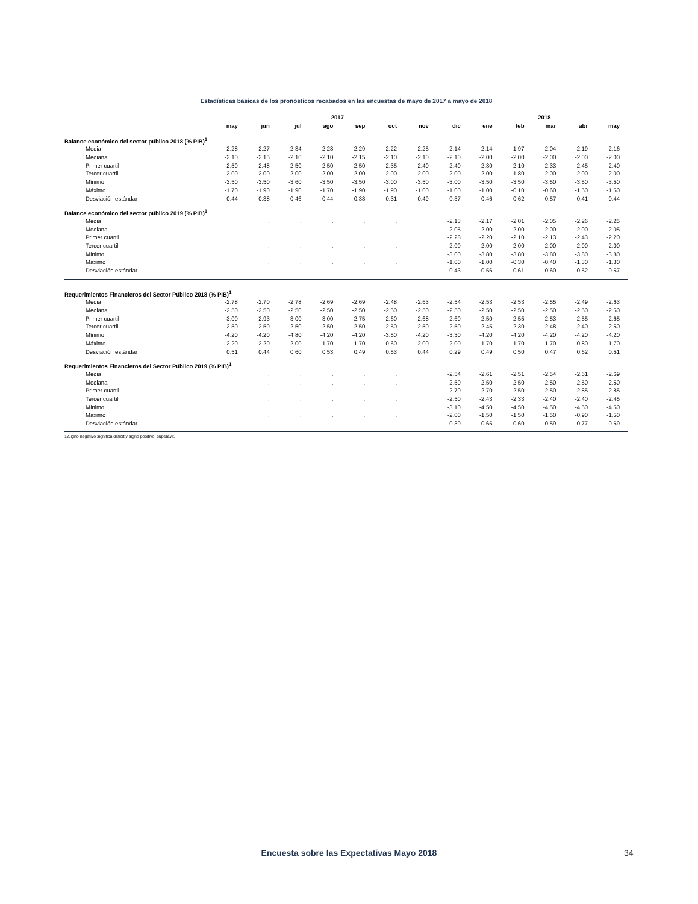Estadísticas básicas de los pronósticos recabados en las encuestas de mayo de 2017 a mayo de 2018
| | 2017 | | | | | | | | 2018 | | | | |
| --- | --- | --- | --- | --- | --- | --- | --- | --- | --- | --- | --- | --- | --- |
| | may | jun | jul | ago | sep | oct | nov | dic | ene | feb | mar | abr | may |
| Balance económico del sector público 2018 (% PIB)<sup>1</sup> | | | | | | | | | | | | | |
| Media | -2.28 | -2.27 | -2.34 | -2.28 | -2.29 | -2.22 | -2.25 | -2.14 | -2.14 | -1.97 | -2.04 | -2.19 | -2.16 |
| Mediana | -2.10 | -2.15 | -2.10 | -2.10 | -2.15 | -2.10 | -2.10 | -2.10 | -2.00 | -2.00 | -2.00 | -2.00 | -2.00 |
| Primer cuartil | -2.50 | -2.48 | -2.50 | -2.50 | -2.50 | -2.35 | -2.40 | -2.40 | -2.30 | -2.10 | -2.33 | -2.45 | -2.40 |
| Tercer cuartil | -2.00 | -2.00 | -2.00 | -2.00 | -2.00 | -2.00 | -2.00 | -2.00 | -2.00 | -1.80 | -2.00 | -2.00 | -2.00 |
| Mínimo | -3.50 | -3.50 | -3.60 | -3.50 | -3.50 | -3.00 | -3.50 | -3.00 | -3.50 | -3.50 | -3.50 | -3.50 | -3.50 |
| Máximo | -1.70 | -1.90 | -1.90 | -1.70 | -1.90 | -1.90 | -1.00 | -1.00 | -1.00 | -0.10 | -0.60 | -1.50 | -1.50 |
| Desviación estándar | 0.44 | 0.38 | 0.46 | 0.44 | 0.38 | 0.31 | 0.49 | 0.37 | 0.46 | 0.62 | 0.57 | 0.41 | 0.44 |
| Balance económico del sector público 2019 (% PIB)<sup>1</sup> | | | | | | | | | | | | | |
| Media | . | . | . | . | . | . | . | -2.13 | -2.17 | -2.01 | -2.05 | -2.26 | -2.25 |
| Mediana | . | . | . | . | . | . | . | -2.05 | -2.00 | -2.00 | -2.00 | -2.00 | -2.05 |
| Primer cuartil | . | . | . | . | . | . | . | -2.28 | -2.20 | -2.10 | -2.13 | -2.43 | -2.20 |
| Tercer cuartil | . | . | . | . | . | . | . | -2.00 | -2.00 | -2.00 | -2.00 | -2.00 | -2.00 |
| Mínimo | . | . | . | . | . | . | . | -3.00 | -3.80 | -3.80 | -3.80 | -3.80 | -3.80 |
| Máximo | . | . | . | . | . | . | . | -1.00 | -1.00 | -0.30 | -0.40 | -1.30 | -1.30 |
| Desviación estándar | . | . | . | . | . | . | . | 0.43 | 0.56 | 0.61 | 0.60 | 0.52 | 0.57 |
| Requerimientos Financieros del Sector Público 2018 (% PIB)<sup>1</sup> | | | | | | | | | | | | | |
| Media | -2.78 | -2.70 | -2.78 | -2.69 | -2.69 | -2.48 | -2.63 | -2.54 | -2.53 | -2.53 | -2.55 | -2.49 | -2.63 |
| Mediana | -2.50 | -2.50 | -2.50 | -2.50 | -2.50 | -2.50 | -2.50 | -2.50 | -2.50 | -2.50 | -2.50 | -2.50 | -2.50 |
| Primer cuartil | -3.00 | -2.93 | -3.00 | -3.00 | -2.75 | -2.60 | -2.68 | -2.60 | -2.50 | -2.55 | -2.53 | -2.55 | -2.65 |
| Tercer cuartil | -2.50 | -2.50 | -2.50 | -2.50 | -2.50 | -2.50 | -2.50 | -2.50 | -2.45 | -2.30 | -2.48 | -2.40 | -2.50 |
| Mínimo | -4.20 | -4.20 | -4.80 | -4.20 | -4.20 | -3.50 | -4.20 | -3.30 | -4.20 | -4.20 | -4.20 | -4.20 | -4.20 |
| Máximo | -2.20 | -2.20 | -2.00 | -1.70 | -1.70 | -0.60 | -2.00 | -2.00 | -1.70 | -1.70 | -1.70 | -0.80 | -1.70 |
| Desviación estándar | 0.51 | 0.44 | 0.60 | 0.53 | 0.49 | 0.53 | 0.44 | 0.29 | 0.49 | 0.50 | 0.47 | 0.62 | 0.51 |
| Requerimientos Financieros del Sector Público 2019 (% PIB)<sup>1</sup> | | | | | | | | | | | | | |
| Media | . | . | . | . | . | . | . | -2.54 | -2.61 | -2.51 | -2.54 | -2.61 | -2.69 |
| Mediana | . | . | . | . | . | . | . | -2.50 | -2.50 | -2.50 | -2.50 | -2.50 | -2.50 |
| Primer cuartil | . | . | . | . | . | . | . | -2.70 | -2.70 | -2.50 | -2.50 | -2.85 | -2.85 |
| Tercer cuartil | . | . | . | . | . | . | . | -2.50 | -2.43 | -2.33 | -2.40 | -2.40 | -2.45 |
| Mínimo | . | . | . | . | . | . | . | -3.10 | -4.50 | -4.50 | -4.50 | -4.50 | -4.50 |
| Máximo | . | . | . | . | . | . | . | -2.00 | -1.50 | -1.50 | -1.50 | -0.90 | -1.50 |
| Desviación estándar | . | . | . | . | . | . | . | 0.30 | 0.65 | 0.60 | 0.59 | 0.77 | 0.69 |
1\Signo negativo significa déficit y signo positivo, superávit.
Encuesta sobre las Expectativas Mayo 2018 34